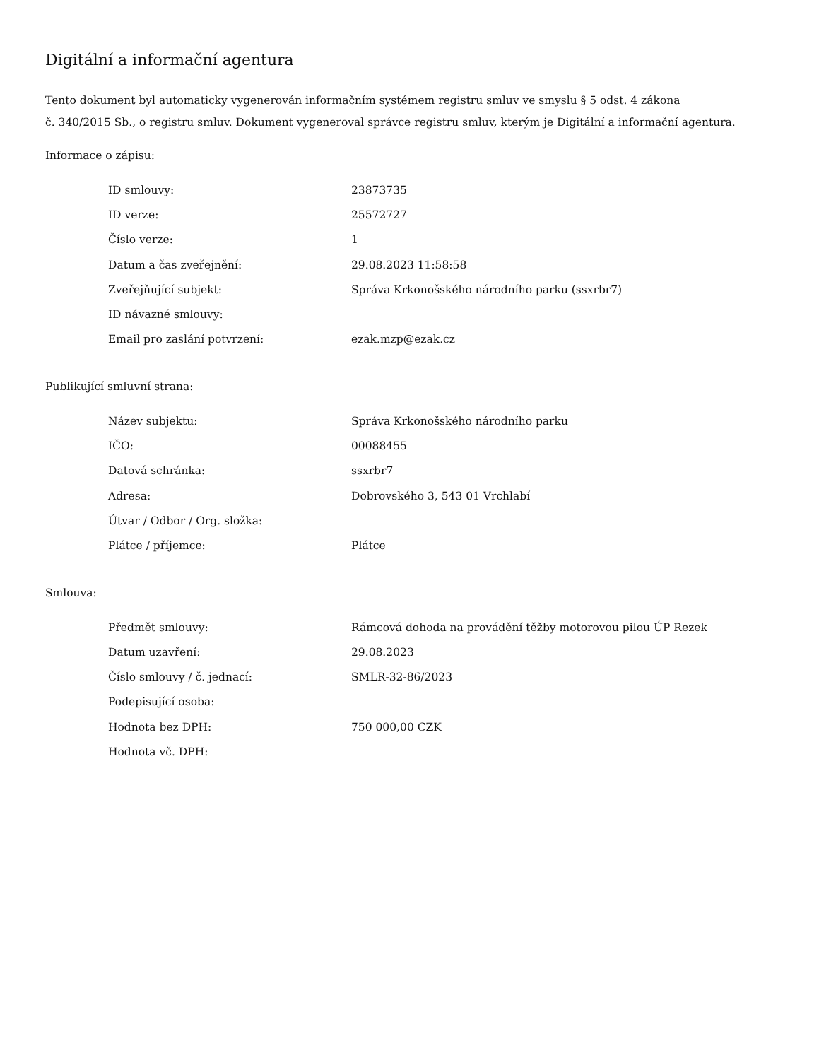Digitální a informační agentura
Tento dokument byl automaticky vygenerován informačním systémem registru smluv ve smyslu § 5 odst. 4 zákona
č. 340/2015 Sb., o registru smluv. Dokument vygeneroval správce registru smluv, kterým je Digitální a informační agentura.
Informace o zápisu:
| ID smlouvy: | 23873735 |
| ID verze: | 25572727 |
| Číslo verze: | 1 |
| Datum a čas zveřejnění: | 29.08.2023 11:58:58 |
| Zveřejňující subjekt: | Správa Krkonošského národního parku (ssxrbr7) |
| ID návazné smlouvy: | |
| Email pro zaslání potvrzení: | ezak.mzp@ezak.cz |
Publikující smluvní strana:
| Název subjektu: | Správa Krkonošského národního parku |
| IČO: | 00088455 |
| Datová schránka: | ssxrbr7 |
| Adresa: | Dobrovského 3, 543 01 Vrchlabí |
| Útvar / Odbor / Org. složka: | |
| Plátce / příjemce: | Plátce |
Smlouva:
| Předmět smlouvy: | Rámcová dohoda na provádění těžby motorovou pilou ÚP Rezek |
| Datum uzavření: | 29.08.2023 |
| Číslo smlouvy / č. jednací: | SMLR-32-86/2023 |
| Podepisující osoba: | |
| Hodnota bez DPH: | 750 000,00 CZK |
| Hodnota vč. DPH: | |